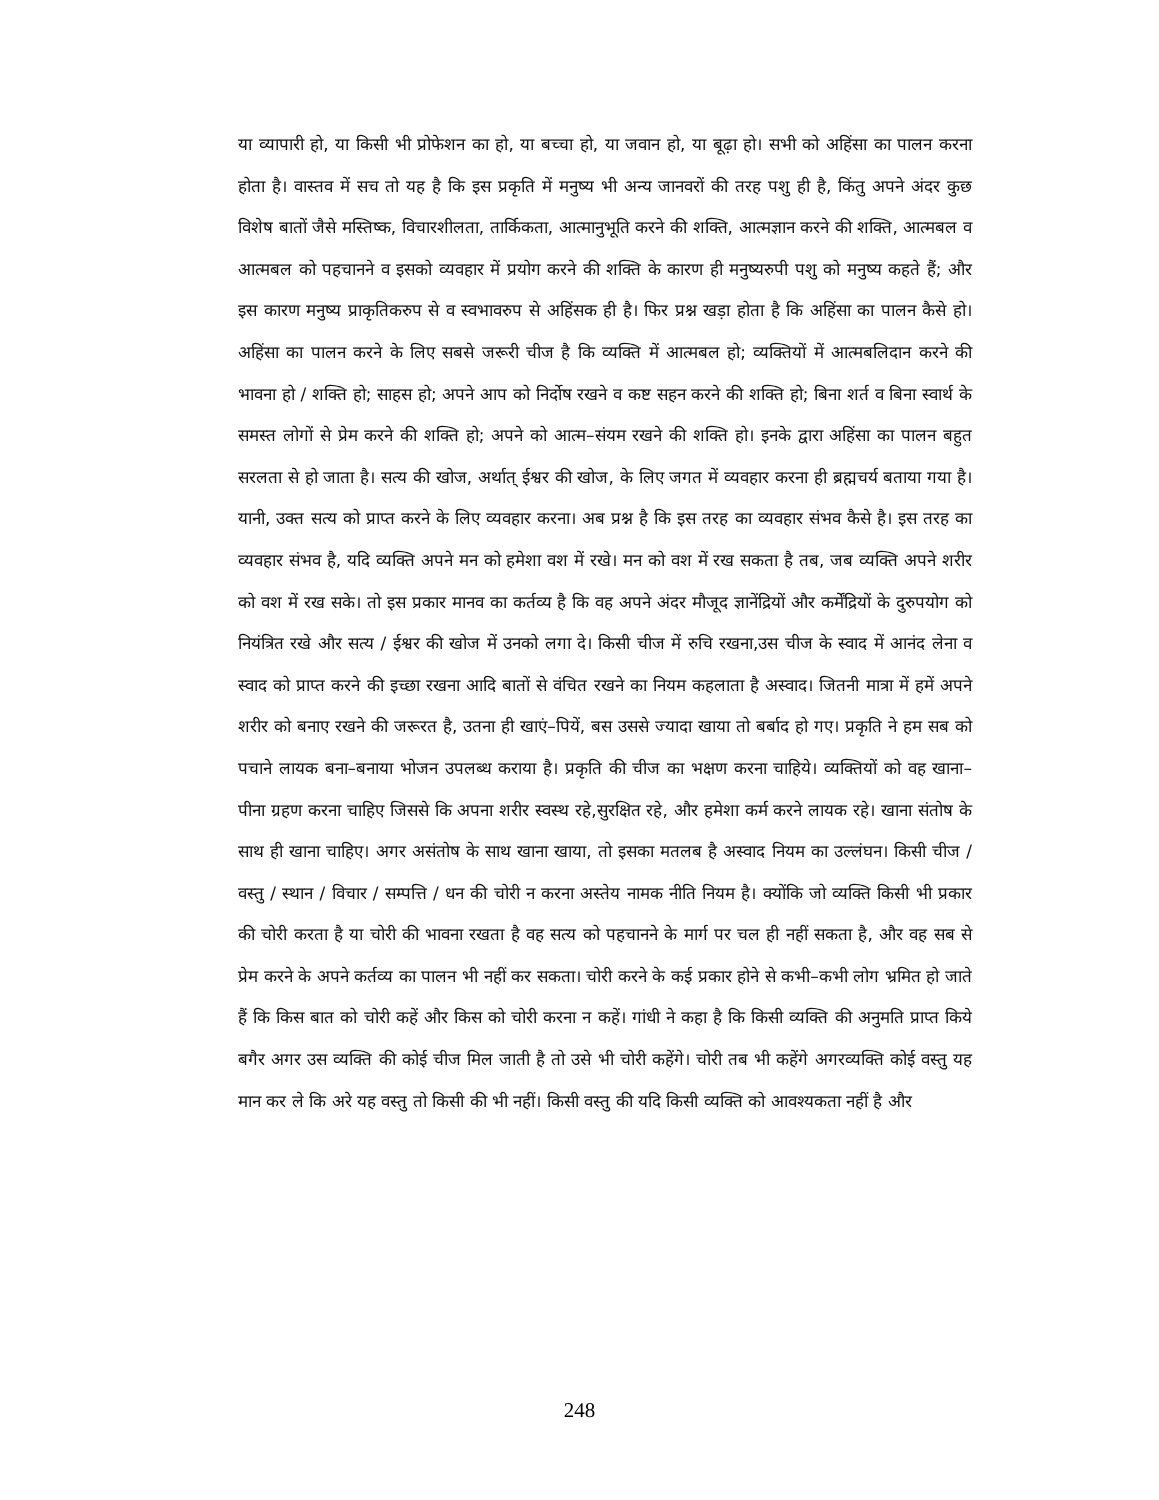या व्यापारी हो, या किसी भी प्रोफेशन का हो, या बच्चा हो, या जवान हो, या बूढ़ा हो। सभी को अहिंसा का पालन करना होता है। वास्तव में सच तो यह है कि इस प्रकृति में मनुष्य भी अन्य जानवरों की तरह पशु ही है, किंतु अपने अंदर कुछ विशेष बातों जैसे मस्तिष्क, विचारशीलता, तार्किकता, आत्मानुभूति करने की शक्ति, आत्मज्ञान करने की शक्ति, आत्मबल व आत्मबल को पहचानने व इसको व्यवहार में प्रयोग करने की शक्ति के कारण ही मनुष्यरुपी पशु को मनुष्य कहते हैं; और इस कारण मनुष्य प्राकृतिकरुप से व स्वभावरुप से अहिंसक ही है। फिर प्रश्न खड़ा होता है कि अहिंसा का पालन कैसे हो। अहिंसा का पालन करने के लिए सबसे जरूरी चीज है कि व्यक्ति में आत्मबल हो; व्यक्तियों में आत्मबलिदान करने की भावना हो / शक्ति हो; साहस हो; अपने आप को निर्दोष रखने व कष्ट सहन करने की शक्ति हो; बिना शर्त व बिना स्वार्थ के समस्त लोगों से प्रेम करने की शक्ति हो; अपने को आत्म–संयम रखने की शक्ति हो। इनके द्वारा अहिंसा का पालन बहुत सरलता से हो जाता है। सत्य की खोज, अर्थात् ईश्वर की खोज, के लिए जगत में व्यवहार करना ही ब्रह्मचर्य बताया गया है।यानी, उक्त सत्य को प्राप्त करने के लिए व्यवहार करना। अब प्रश्न है कि इस तरह का व्यवहार संभव कैसे है। इस तरह का व्यवहार संभव है, यदि व्यक्ति अपने मन को हमेशा वश में रखे। मन को वश में रख सकता है तब, जब व्यक्ति अपने शरीर को वश में रख सके। तो इस प्रकार मानव का कर्तव्य है कि वह अपने अंदर मौजूद ज्ञानेंद्रियों और कर्मेंद्रियों के दुरुपयोग को नियंत्रित रखे और सत्य / ईश्वर की खोज में उनको लगा दे। किसी चीज में रुचि रखना,उस चीज के स्वाद में आनंद लेना व स्वाद को प्राप्त करने की इच्छा रखना आदि बातों से वंचित रखने का नियम कहलाता है अस्वाद। जितनी मात्रा में हमें अपने शरीर को बनाए रखने की जरूरत है, उतना ही खाएं–पियें, बस उससे ज्यादा खाया तो बर्बाद हो गए। प्रकृति ने हम सब को पचाने लायक बना–बनाया भोजन उपलब्ध कराया है। प्रकृति की चीज का भक्षण करना चाहिये। व्यक्तियों को वह खाना–पीना ग्रहण करना चाहिए जिससे कि अपना शरीर स्वस्थ रहे,सुरक्षित रहे, और हमेशा कर्म करने लायक रहे। खाना संतोष के साथ ही खाना चाहिए। अगर असंतोष के साथ खाना खाया, तो इसका मतलब है अस्वाद नियम का उल्लंघन। किसी चीज / वस्तु / स्थान / विचार / सम्पत्ति / धन की चोरी न करना अस्तेय नामक नीति नियम है। क्योंकि जो व्यक्ति किसी भी प्रकार की चोरी करता है या चोरी की भावना रखता है वह सत्य को पहचानने के मार्ग पर चल ही नहीं सकता है, और वह सब से प्रेम करने के अपने कर्तव्य का पालन भी नहीं कर सकता। चोरी करने के कई प्रकार होने से कभी–कभी लोग भ्रमित हो जाते हैं कि किस बात को चोरी कहें और किस को चोरी करना न कहें। गांधी ने कहा है कि किसी व्यक्ति की अनुमति प्राप्त किये बगैर अगर उस व्यक्ति की कोई चीज मिल जाती है तो उसे भी चोरी कहेंगे। चोरी तब भी कहेंगे अगरव्यक्ति कोई वस्तु यह मान कर ले कि अरे यह वस्तु तो किसी की भी नहीं। किसी वस्तु की यदि किसी व्यक्ति को आवश्यकता नहीं है और
248